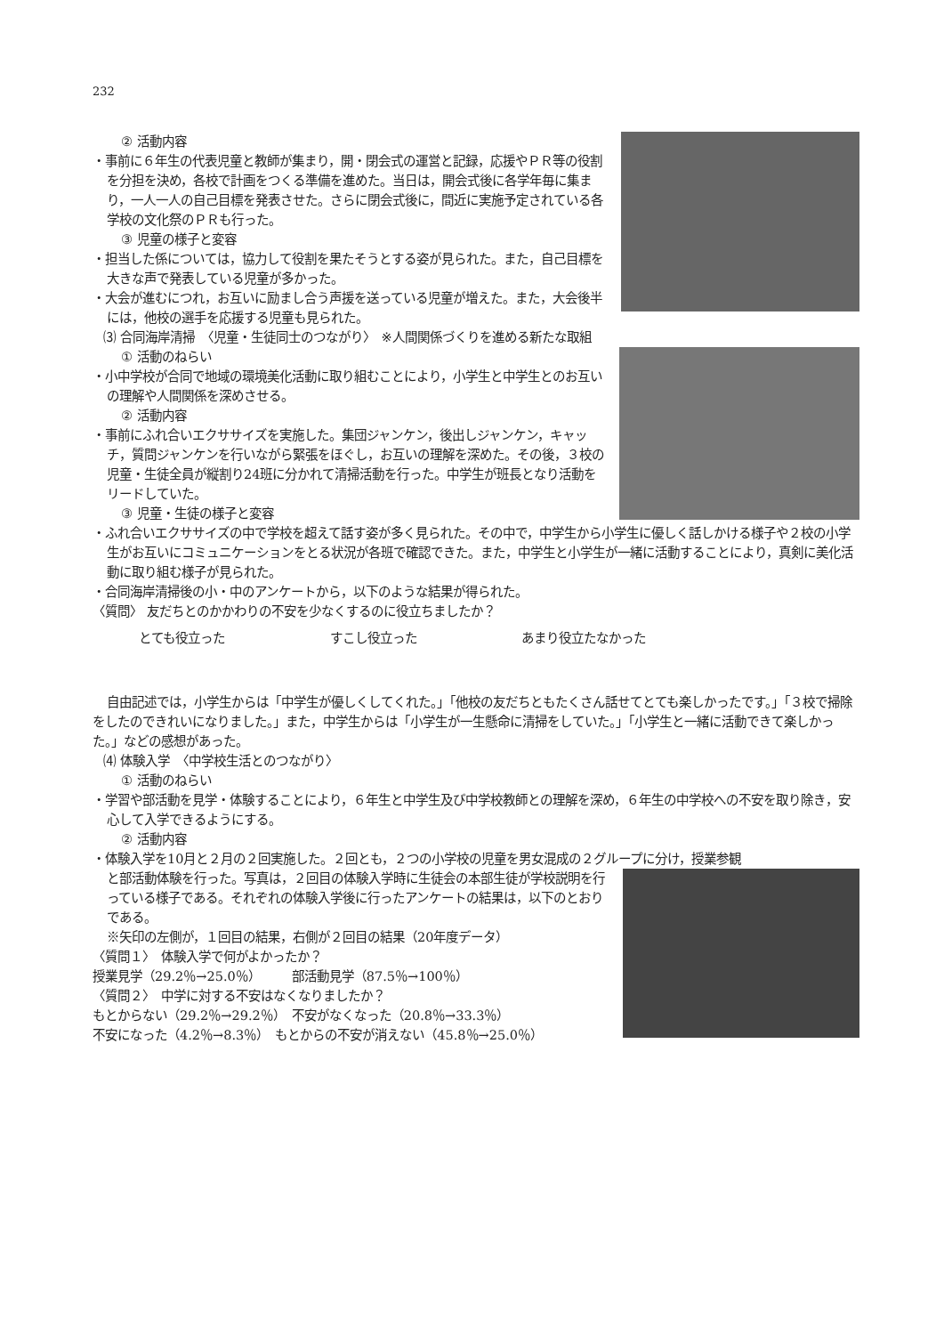232
② 活動内容
・事前に６年生の代表児童と教師が集まり，開・閉会式の運営と記録，応援やＰＲ等の役割を分担を決め，各校で計画をつくる準備を進めた。当日は，開会式後に各学年毎に集まり，一人一人の自己目標を発表させた。さらに閉会式後に，間近に実施予定されている各学校の文化祭のＰＲも行った。
③ 児童の様子と変容
・担当した係については，協力して役割を果たそうとする姿が見られた。また，自己目標を大きな声で発表している児童が多かった。
・大会が進むにつれ，お互いに励まし合う声援を送っている児童が増えた。また，大会後半には，他校の選手を応援する児童も見られた。
⑶ 合同海岸清掃　〈児童・生徒同士のつながり〉　※人間関係づくりを進める新たな取組
① 活動のねらい
・小中学校が合同で地域の環境美化活動に取り組むことにより，小学生と中学生とのお互いの理解や人間関係を深めさせる。
② 活動内容
・事前にふれ合いエクササイズを実施した。集団ジャンケン，後出しジャンケン，キャッチ，質問ジャンケンを行いながら緊張をほぐし，お互いの理解を深めた。その後，３校の児童・生徒全員が縦割り24班に分かれて清掃活動を行った。中学生が班長となり活動をリードしていた。
③ 児童・生徒の様子と変容
・ふれ合いエクササイズの中で学校を超えて話す姿が多く見られた。その中で，中学生から小学生に優しく話しかける様子や２校の小学生がお互いにコミュニケーションをとる状況が各班で確認できた。また，中学生と小学生が一緒に活動することにより，真剣に美化活動に取り組む様子が見られた。
・合同海岸清掃後の小・中のアンケートから，以下のような結果が得られた。
〈質問〉 友だちとのかかわりの不安を少なくするのに役立ちましたか？
とても役立った すこし役立った あまり役立たなかった
自由記述では，小学生からは「中学生が優しくしてくれた。」「他校の友だちともたくさん話せてとても楽しかったです。」「３校で掃除をしたのできれいになりました。」また，中学生からは「小学生が一生懸命に清掃をしていた。」「小学生と一緒に活動できて楽しかった。」などの感想があった。
⑷ 体験入学　〈中学校生活とのつながり〉
① 活動のねらい
・学習や部活動を見学・体験することにより，６年生と中学生及び中学校教師との理解を深め，６年生の中学校への不安を取り除き，安心して入学できるようにする。
② 活動内容
・体験入学を10月と２月の２回実施した。２回とも，２つの小学校の児童を男女混成の２グループに分け，授業参観
と部活動体験を行った。写真は，２回目の体験入学時に生徒会の本部生徒が学校説明を行っている様子である。それぞれの体験入学後に行ったアンケートの結果は，以下のとおりである。
※矢印の左側が，１回目の結果，右側が２回目の結果（20年度データ）
〈質問１〉　体験入学で何がよかったか？
授業見学（29.2％→25.0％）　　　部活動見学（87.5％→100％）
〈質問２〉　中学に対する不安はなくなりましたか？
もとからない（29.2％→29.2％）　不安がなくなった（20.8％→33.3％）
不安になった（4.2％→8.3％）　もとからの不安が消えない（45.8％→25.0％）